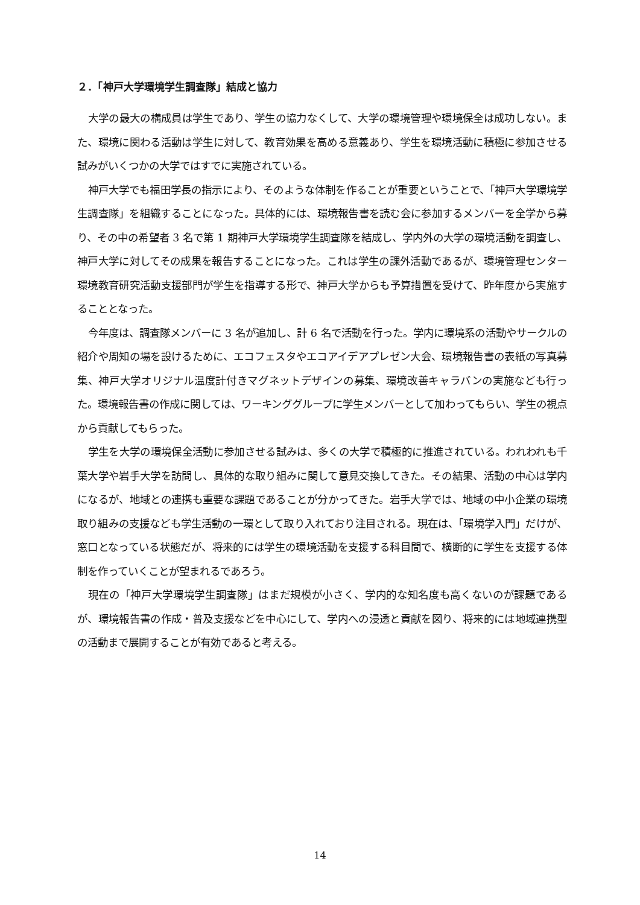２．「神戸大学環境学生調査隊」結成と協力
大学の最大の構成員は学生であり、学生の協力なくして、大学の環境管理や環境保全は成功しない。また、環境に関わる活動は学生に対して、教育効果を高める意義あり、学生を環境活動に積極に参加させる試みがいくつかの大学ではすでに実施されている。
神戸大学でも福田学長の指示により、そのような体制を作ることが重要ということで、「神戸大学環境学生調査隊」を組織することになった。具体的には、環境報告書を読む会に参加するメンバーを全学から募り、その中の希望者 3 名で第 1 期神戸大学環境学生調査隊を結成し、学内外の大学の環境活動を調査し、神戸大学に対してその成果を報告することになった。これは学生の課外活動であるが、環境管理センター環境教育研究活動支援部門が学生を指導する形で、神戸大学からも予算措置を受けて、昨年度から実施することとなった。
今年度は、調査隊メンバーに 3 名が追加し、計 6 名で活動を行った。学内に環境系の活動やサークルの紹介や周知の場を設けるために、エコフェスタやエコアイデアプレゼン大会、環境報告書の表紙の写真募集、神戸大学オリジナル温度計付きマグネットデザインの募集、環境改善キャラバンの実施なども行った。環境報告書の作成に関しては、ワーキンググループに学生メンバーとして加わってもらい、学生の視点から貢献してもらった。
学生を大学の環境保全活動に参加させる試みは、多くの大学で積極的に推進されている。われわれも千葉大学や岩手大学を訪問し、具体的な取り組みに関して意見交換してきた。その結果、活動の中心は学内になるが、地域との連携も重要な課題であることが分かってきた。岩手大学では、地域の中小企業の環境取り組みの支援なども学生活動の一環として取り入れており注目される。現在は、「環境学入門」だけが、窓口となっている状態だが、将来的には学生の環境活動を支援する科目間で、横断的に学生を支援する体制を作っていくことが望まれるであろう。
現在の「神戸大学環境学生調査隊」はまだ規模が小さく、学内的な知名度も高くないのが課題であるが、環境報告書の作成・普及支援などを中心にして、学内への浸透と貢献を図り、将来的には地域連携型の活動まで展開することが有効であると考える。
14